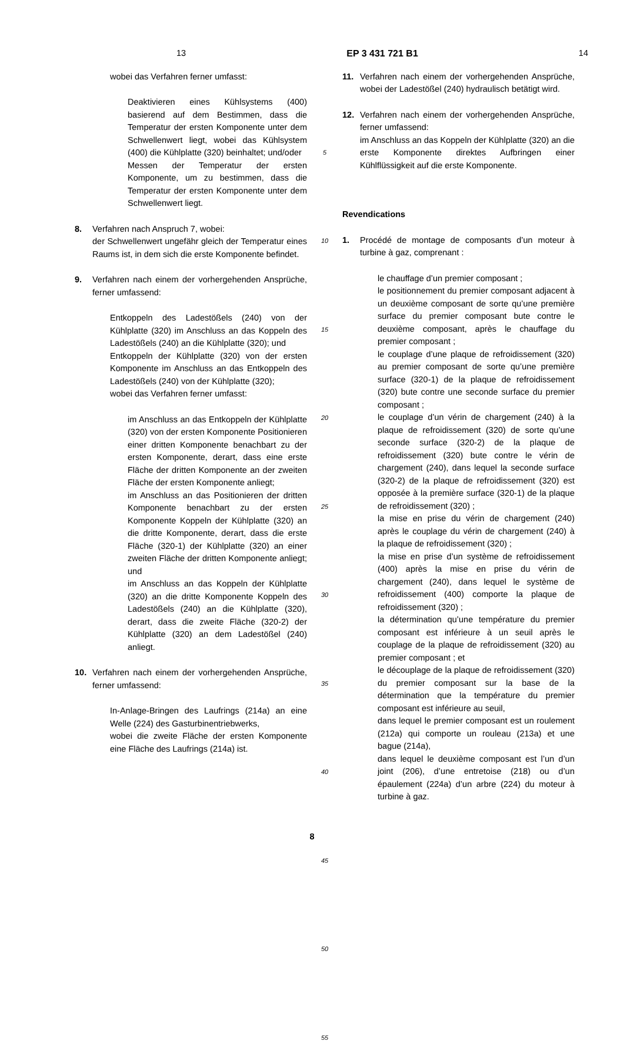13 EP 3 431 721 B1 14
wobei das Verfahren ferner umfasst:
Deaktivieren eines Kühlsystems (400) basierend auf dem Bestimmen, dass die Temperatur der ersten Komponente unter dem Schwellenwert liegt, wobei das Kühlsystem (400) die Kühlplatte (320) beinhaltet; und/oder
Messen der Temperatur der ersten Komponente, um zu bestimmen, dass die Temperatur der ersten Komponente unter dem Schwellenwert liegt.
8. Verfahren nach Anspruch 7, wobei:
der Schwellenwert ungefähr gleich der Temperatur eines Raums ist, in dem sich die erste Komponente befindet.
9. Verfahren nach einem der vorhergehenden Ansprüche, ferner umfassend:
Entkoppeln des Ladestößels (240) von der Kühlplatte (320) im Anschluss an das Koppeln des Ladestößels (240) an die Kühlplatte (320); und
Entkoppeln der Kühlplatte (320) von der ersten Komponente im Anschluss an das Entkoppeln des Ladestößels (240) von der Kühlplatte (320);
wobei das Verfahren ferner umfasst:
im Anschluss an das Entkoppeln der Kühlplatte (320) von der ersten Komponente Positionieren einer dritten Komponente benachbart zu der ersten Komponente, derart, dass eine erste Fläche der dritten Komponente an der zweiten Fläche der ersten Komponente anliegt;
im Anschluss an das Positionieren der dritten Komponente benachbart zu der ersten Komponente Koppeln der Kühlplatte (320) an die dritte Komponente, derart, dass die erste Fläche (320-1) der Kühlplatte (320) an einer zweiten Fläche der dritten Komponente anliegt; und
im Anschluss an das Koppeln der Kühlplatte (320) an die dritte Komponente Koppeln des Ladestößels (240) an die Kühlplatte (320), derart, dass die zweite Fläche (320-2) der Kühlplatte (320) an dem Ladestößel (240) anliegt.
10. Verfahren nach einem der vorhergehenden Ansprüche, ferner umfassend:
In-Anlage-Bringen des Laufrings (214a) an eine Welle (224) des Gasturbinentriebwerks,
wobei die zweite Fläche der ersten Komponente eine Fläche des Laufrings (214a) ist.
5
10
15
20
25
30
35
40
45
50
55
11. Verfahren nach einem der vorhergehenden Ansprüche, wobei der Ladestößel (240) hydraulisch betätigt wird.
12. Verfahren nach einem der vorhergehenden Ansprüche, ferner umfassend:
im Anschluss an das Koppeln der Kühlplatte (320) an die erste Komponente direktes Aufbringen einer Kühlflüssigkeit auf die erste Komponente.
Revendications
1. Procédé de montage de composants d’un moteur à turbine à gaz, comprenant :
le chauffage d’un premier composant ;
le positionnement du premier composant adjacent à un deuxième composant de sorte qu’une première surface du premier composant bute contre le deuxième composant, après le chauffage du premier composant ;
le couplage d’une plaque de refroidissement (320) au premier composant de sorte qu’une première surface (320-1) de la plaque de refroidissement (320) bute contre une seconde surface du premier composant ;
le couplage d’un vérin de chargement (240) à la plaque de refroidissement (320) de sorte qu’une seconde surface (320-2) de la plaque de refroidissement (320) bute contre le vérin de chargement (240), dans lequel la seconde surface (320-2) de la plaque de refroidissement (320) est opposée à la première surface (320-1) de la plaque de refroidissement (320) ;
la mise en prise du vérin de chargement (240) après le couplage du vérin de chargement (240) à la plaque de refroidissement (320) ;
la mise en prise d’un système de refroidissement (400) après la mise en prise du vérin de chargement (240), dans lequel le système de refroidissement (400) comporte la plaque de refroidissement (320) ;
la détermination qu’une température du premier composant est inférieure à un seuil après le couplage de la plaque de refroidissement (320) au premier composant ; et
le découplage de la plaque de refroidissement (320) du premier composant sur la base de la détermination que la température du premier composant est inférieure au seuil,
dans lequel le premier composant est un roulement (212a) qui comporte un rouleau (213a) et une bague (214a),
dans lequel le deuxième composant est l’un d’un joint (206), d’une entretoise (218) ou d’un épaulement (224a) d’un arbre (224) du moteur à turbine à gaz.
8